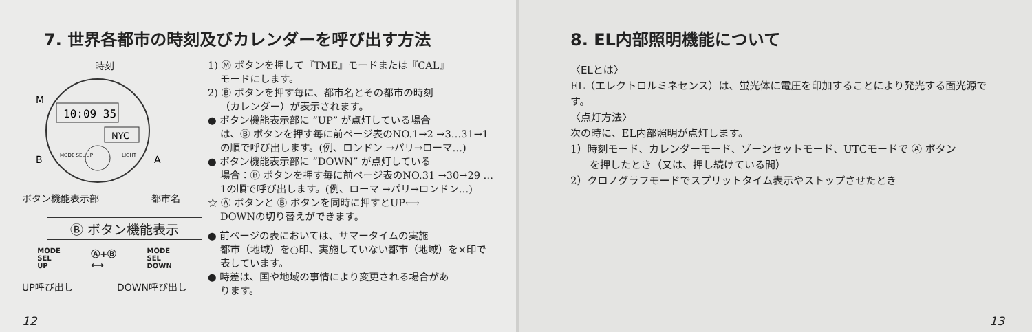7. 世界各都市の時刻及びカレンダーを呼び出す方法
時刻
10:09 35
NYC
M
B
A
MODE SEL UP
LIGHT
ボタン機能表示部 都市名
Ⓑ ボタン機能表示
MODE
SEL
UP Ⓐ+Ⓑ
⟷ MODE
SEL
DOWN
UP呼び出し DOWN呼び出し
1) Ⓜ ボタンを押して『TME』モードまたは『CAL』
モードにします。
2) Ⓑ ボタンを押す毎に、都市名とその都市の時刻
（カレンダー）が表示されます。
● ボタン機能表示部に “UP” が点灯している場合
は、Ⓑ ボタンを押す毎に前ページ表のNO.1→2 →3…31→1の順で呼び出します。(例、ロンドン →パリ→ローマ…)
● ボタン機能表示部に “DOWN” が点灯している
場合：Ⓑ ボタンを押す毎に前ページ表のNO.31 →30→29 …1の順で呼び出します。(例、ローマ →パリ→ロンドン…)
☆ Ⓐ ボタンと Ⓑ ボタンを同時に押すとUP⟷
DOWNの切り替えができます。
● 前ページの表においては、サマータイムの実施
都市（地域）を○印、実施していない都市（地域）を×印で表しています。
● 時差は、国や地域の事情により変更される場合があ
ります。
12
8. EL内部照明機能について
〈ELとは〉
EL（エレクトロルミネセンス）は、蛍光体に電圧を印加することにより発光する面光源です。
〈点灯方法〉
次の時に、EL内部照明が点灯します。
1）時刻モード、カレンダーモード、ゾーンセットモード、UTCモードで Ⓐ ボタン
を押したとき（又は、押し続けている間）
2）クロノグラフモードでスプリットタイム表示やストップさせたとき
13